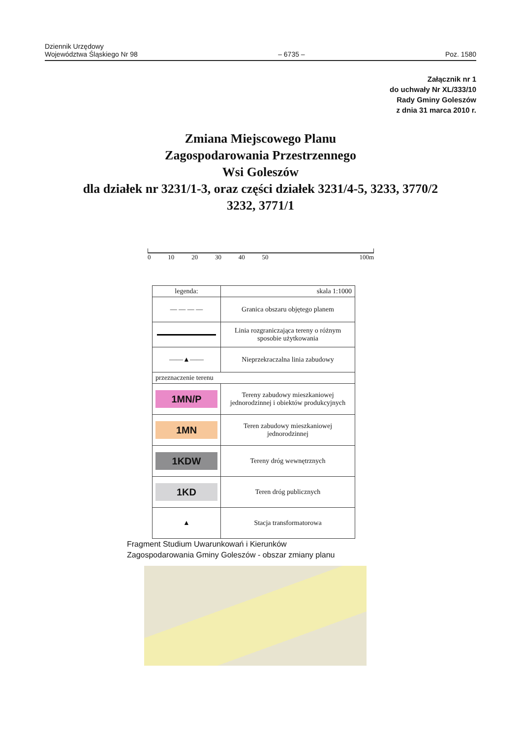Dziennik Urzędowy
Województwa Śląskiego Nr 98
– 6735 –
Poz. 1580
Załącznik nr 1
do uchwały Nr XL/333/10
Rady Gminy Goleszów
z dnia 31 marca 2010 r.
Zmiana Miejscowego Planu
Zagospodarowania Przestrzennego
Wsi Goleszów
dla działek nr 3231/1-3, oraz części działek 3231/4-5, 3233, 3770/2
3232, 3771/1
0 10 20 30 40 50 100m
| legenda: | skala 1:1000 |
| — — — — | Granica obszaru objętego planem |
| | Linia rozgraniczająca tereny o różnym sposobie użytkowania |
| ——▲—— | Nieprzekraczalna linia zabudowy |
| przeznaczenie terenu | |
| 1MN/P | Tereny zabudowy mieszkaniowej jednorodzinnej i obiektów produkcyjnych |
| 1MN | Teren zabudowy mieszkaniowej jednorodzinnej |
| 1KDW | Tereny dróg wewnętrznych |
| 1KD | Teren dróg publicznych |
| ▲ | Stacja transformatorowa |
Fragment Studium Uwarunkowań i Kierunków
Zagospodarowania Gminy Goleszów - obszar zmiany planu